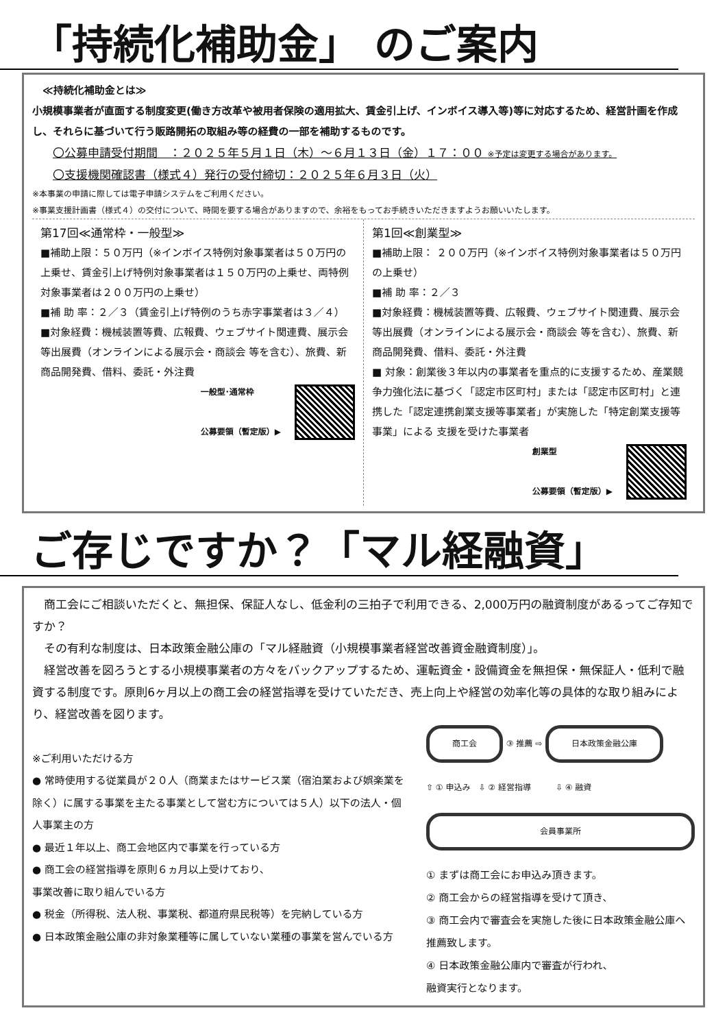「持続化補助金」 のご案内
　≪持続化補助金とは≫
小規模事業者が直面する制度変更(働き方改革や被用者保険の適用拡大、賃金引上げ、インボイス導入等)等に対応するため、経営計画を作成し、それらに基づいて行う販路開拓の取組み等の経費の一部を補助するものです。
〇公募申請受付期間　：２０２５年５月１日（木）～６月１３日（金）１７：００ ※予定は変更する場合があります。
〇支援機関確認書（様式４）発行の受付締切：２０２５年６月３日（火）
※本事業の申請に際しては電子申請システムをご利用ください。
※事業支援計画書（様式４）の交付について、時間を要する場合がありますので、余裕をもってお手続きいただきますようお願いいたします。
第17回≪通常枠・一般型≫
■補助上限：５０万円（※インボイス特例対象事業者は５０万円の上乗せ、賃金引上げ特例対象事業者は１５０万円の上乗せ、両特例対象事業者は２００万円の上乗せ）
■補 助 率：２／３（賃金引上げ特例のうち赤字事業者は３／４）
■対象経費：機械装置等費、広報費、ウェブサイト関連費、展示会等出展費（オンラインによる展示会・商談会 等を含む）、旅費、新商品開発費、借料、委託・外注費
一般型･通常枠
公募要領（暫定版）▶
第1回≪創業型≫
■補助上限： ２００万円（※インボイス特例対象事業者は５０万円の上乗せ）
■補 助 率：２／３
■対象経費：機械装置等費、広報費、ウェブサイト関連費、展示会等出展費（オンラインによる展示会・商談会 等を含む）、旅費、新商品開発費、借料、委託・外注費
■ 対象：創業後３年以内の事業者を重点的に支援するため、産業競争力強化法に基づく「認定市区町村」または「認定市区町村」と連携した「認定連携創業支援等事業者」が実施した「特定創業支援等事業」による 支援を受けた事業者
創業型
公募要領（暫定版）▶
ご存じですか？「マル経融資」
　商工会にご相談いただくと、無担保、保証人なし、低金利の三拍子で利用できる、2,000万円の融資制度があるってご存知ですか？
　その有利な制度は、日本政策金融公庫の「マル経融資（小規模事業者経営改善資金融資制度）」。
　経営改善を図ろうとする小規模事業者の方々をバックアップするため、運転資金・設備資金を無担保・無保証人・低利で融資する制度です。原則6ヶ月以上の商工会の経営指導を受けていただき、売上向上や経営の効率化等の具体的な取り組みにより、経営改善を図ります。
※ご利用いただける方
● 常時使用する従業員が２０人（商業またはサービス業（宿泊業および娯楽業を除く）に属する事業を主たる事業として営む方については５人）以下の法人・個人事業主の方
● 最近１年以上、商工会地区内で事業を行っている方
● 商工会の経営指導を原則６ヵ月以上受けており、
事業改善に取り組んでいる方
● 税金（所得税、法人税、事業税、都道府県民税等）を完納している方
● 日本政策金融公庫の非対象業種等に属していない業種の事業を営んでいる方
商工会 ③ 推薦 ⇨ 日本政策金融公庫
⇧ ① 申込み　⇩ ② 経営指導　　　⇩ ④ 融資
会員事業所
① まずは商工会にお申込み頂きます。
② 商工会からの経営指導を受けて頂き、
③ 商工会内で審査会を実施した後に日本政策金融公庫へ推薦致します。
④ 日本政策金融公庫内で審査が行われ、
融資実行となります。